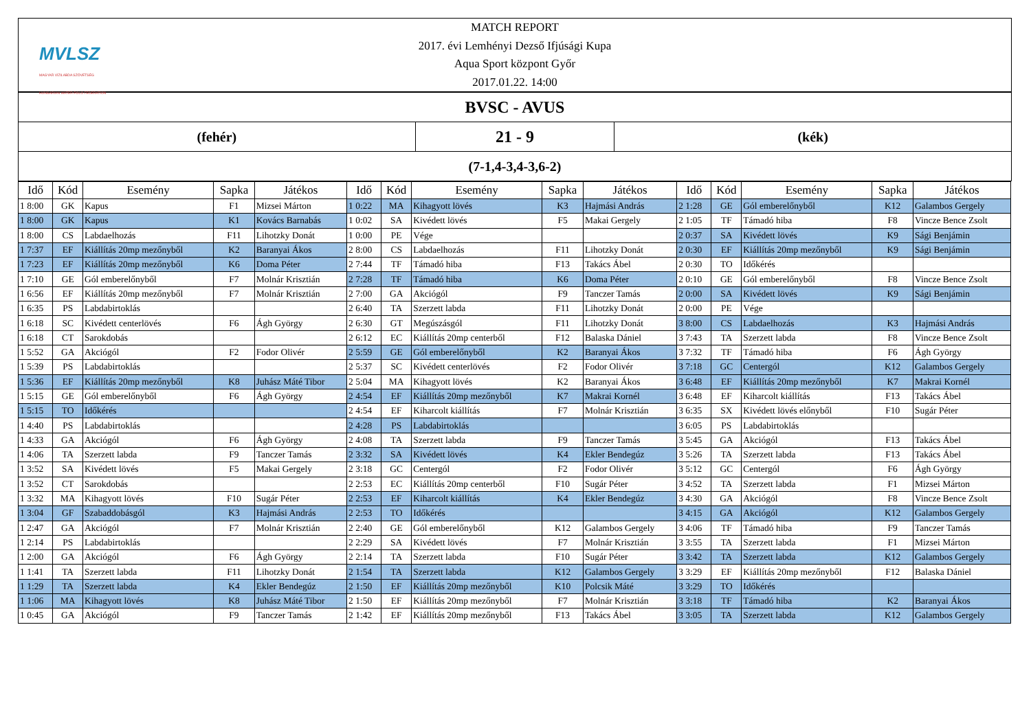MVLSZ
MAGYAR VÍZILABDA SZÖVETSÉG
HUNGARIAN WATER POLO FEDERATION
MATCH REPORT
2017. évi Lemhényi Dezső Ifjúsági Kupa
Aqua Sport központ Győr
2017.01.22. 14:00
BVSC - AVUS
(fehér)
21 - 9
(kék)
(7-1,4-3,4-3,6-2)
| Idő | Kód | Esemény | Sapka | Játékos | Idő | Kód | Esemény | Sapka | Játékos | Idő | Kód | Esemény | Sapka | Játékos |
| --- | --- | --- | --- | --- | --- | --- | --- | --- | --- | --- | --- | --- | --- | --- |
| 1 8:00 | GK | Kapus | F1 | Mizsei Márton | 1 0:22 | MA | Kihagyott lövés | K3 | Hajmási András | 2 1:28 | GE | Gól emberelőnyből | K12 | Galambos Gergely |
| 1 8:00 | GK | Kapus | K1 | Kovács Barnabás | 1 0:02 | SA | Kivédett lövés | F5 | Makai Gergely | 2 1:05 | TF | Támadó hiba | F8 | Vincze Bence Zsolt |
| 1 8:00 | CS | Labdaelhozás | F11 | Lihotzky Donát | 1 0:00 | PE | Vége | | | 2 0:37 | SA | Kivédett lövés | K9 | Sági Benjámin |
| 1 7:37 | EF | Kiállítás 20mp mezőnyből | K2 | Baranyai Ákos | 2 8:00 | CS | Labdaelhozás | F11 | Lihotzky Donát | 2 0:30 | EF | Kiállítás 20mp mezőnyből | K9 | Sági Benjámin |
| 1 7:23 | EF | Kiállítás 20mp mezőnyből | K6 | Doma Péter | 2 7:44 | TF | Támadó hiba | F13 | Takács Ábel | 2 0:30 | TO | Időkérés | | |
| 1 7:10 | GE | Gól emberelőnyből | F7 | Molnár Krisztián | 2 7:28 | TF | Támadó hiba | K6 | Doma Péter | 2 0:10 | GE | Gól emberelőnyből | F8 | Vincze Bence Zsolt |
| 1 6:56 | EF | Kiállítás 20mp mezőnyből | F7 | Molnár Krisztián | 2 7:00 | GA | Akciógól | F9 | Tanczer Tamás | 2 0:00 | SA | Kivédett lövés | K9 | Sági Benjámin |
| 1 6:35 | PS | Labdabirtoklás | | | 2 6:40 | TA | Szerzett labda | F11 | Lihotzky Donát | 2 0:00 | PE | Vége | | |
| 1 6:18 | SC | Kivédett centerlövés | F6 | Ágh György | 2 6:30 | GT | Megúszásgól | F11 | Lihotzky Donát | 3 8:00 | CS | Labdaelhozás | K3 | Hajmási András |
| 1 6:18 | CT | Sarokdobás | | | 2 6:12 | EC | Kiállítás 20mp centerből | F12 | Balaska Dániel | 3 7:43 | TA | Szerzett labda | F8 | Vincze Bence Zsolt |
| 1 5:52 | GA | Akciógól | F2 | Fodor Olivér | 2 5:59 | GE | Gól emberelőnyből | K2 | Baranyai Ákos | 3 7:32 | TF | Támadó hiba | F6 | Ágh György |
| 1 5:39 | PS | Labdabirtoklás | | | 2 5:37 | SC | Kivédett centerlövés | F2 | Fodor Olivér | 3 7:18 | GC | Centergól | K12 | Galambos Gergely |
| 1 5:36 | EF | Kiállítás 20mp mezőnyből | K8 | Juhász Máté Tibor | 2 5:04 | MA | Kihagyott lövés | K2 | Baranyai Ákos | 3 6:48 | EF | Kiállítás 20mp mezőnyből | K7 | Makrai Kornél |
| 1 5:15 | GE | Gól emberelőnyből | F6 | Ágh György | 2 4:54 | EF | Kiállítás 20mp mezőnyből | K7 | Makrai Kornél | 3 6:48 | EF | Kiharcolt kiállítás | F13 | Takács Ábel |
| 1 5:15 | TO | Időkérés | | | 2 4:54 | EF | Kiharcolt kiállítás | F7 | Molnár Krisztián | 3 6:35 | SX | Kivédett lövés előnyből | F10 | Sugár Péter |
| 1 4:40 | PS | Labdabirtoklás | | | 2 4:28 | PS | Labdabirtoklás | | | 3 6:05 | PS | Labdabirtoklás | | |
| 1 4:33 | GA | Akciógól | F6 | Ágh György | 2 4:08 | TA | Szerzett labda | F9 | Tanczer Tamás | 3 5:45 | GA | Akciógól | F13 | Takács Ábel |
| 1 4:06 | TA | Szerzett labda | F9 | Tanczer Tamás | 2 3:32 | SA | Kivédett lövés | K4 | Ekler Bendegúz | 3 5:26 | TA | Szerzett labda | F13 | Takács Ábel |
| 1 3:52 | SA | Kivédett lövés | F5 | Makai Gergely | 2 3:18 | GC | Centergól | F2 | Fodor Olivér | 3 5:12 | GC | Centergól | F6 | Ágh György |
| 1 3:52 | CT | Sarokdobás | | | 2 2:53 | EC | Kiállítás 20mp centerből | F10 | Sugár Péter | 3 4:52 | TA | Szerzett labda | F1 | Mizsei Márton |
| 1 3:32 | MA | Kihagyott lövés | F10 | Sugár Péter | 2 2:53 | EF | Kiharcolt kiállítás | K4 | Ekler Bendegúz | 3 4:30 | GA | Akciógól | F8 | Vincze Bence Zsolt |
| 1 3:04 | GF | Szabaddobásgól | K3 | Hajmási András | 2 2:53 | TO | Időkérés | | | 3 4:15 | GA | Akciógól | K12 | Galambos Gergely |
| 1 2:47 | GA | Akciógól | F7 | Molnár Krisztián | 2 2:40 | GE | Gól emberelőnyből | K12 | Galambos Gergely | 3 4:06 | TF | Támadó hiba | F9 | Tanczer Tamás |
| 1 2:14 | PS | Labdabirtoklás | | | 2 2:29 | SA | Kivédett lövés | F7 | Molnár Krisztián | 3 3:55 | TA | Szerzett labda | F1 | Mizsei Márton |
| 1 2:00 | GA | Akciógól | F6 | Ágh György | 2 2:14 | TA | Szerzett labda | F10 | Sugár Péter | 3 3:42 | TA | Szerzett labda | K12 | Galambos Gergely |
| 1 1:41 | TA | Szerzett labda | F11 | Lihotzky Donát | 2 1:54 | TA | Szerzett labda | K12 | Galambos Gergely | 3 3:29 | EF | Kiállítás 20mp mezőnyből | F12 | Balaska Dániel |
| 1 1:29 | TA | Szerzett labda | K4 | Ekler Bendegúz | 2 1:50 | EF | Kiállítás 20mp mezőnyből | K10 | Polcsik Máté | 3 3:29 | TO | Időkérés | | |
| 1 1:06 | MA | Kihagyott lövés | K8 | Juhász Máté Tibor | 2 1:50 | EF | Kiállítás 20mp mezőnyből | F7 | Molnár Krisztián | 3 3:18 | TF | Támadó hiba | K2 | Baranyai Ákos |
| 1 0:45 | GA | Akciógól | F9 | Tanczer Tamás | 2 1:42 | EF | Kiállítás 20mp mezőnyből | F13 | Takács Ábel | 3 3:05 | TA | Szerzett labda | K12 | Galambos Gergely |